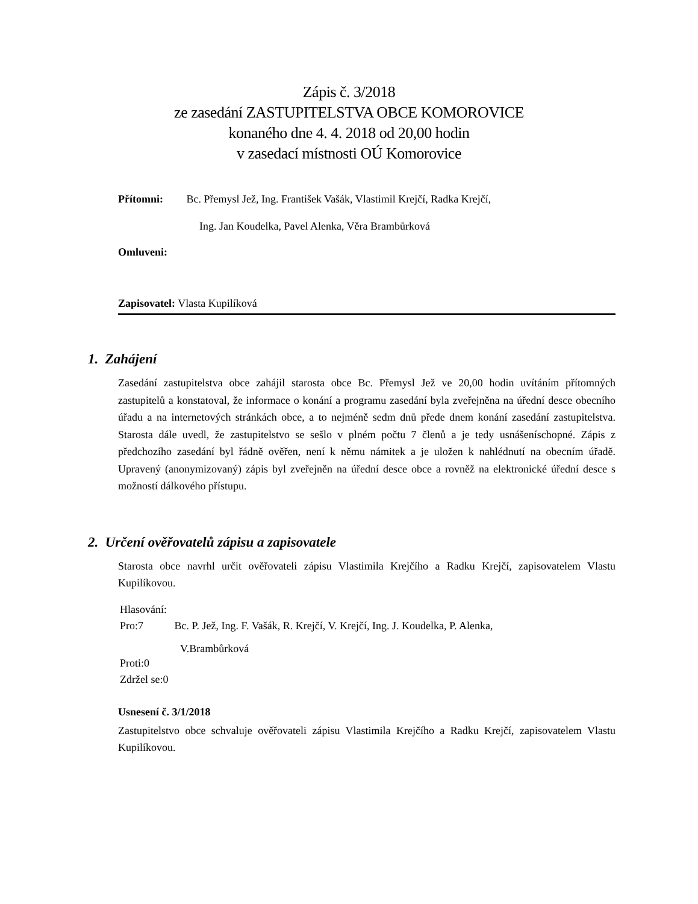Zápis č. 3/2018
ze zasedání ZASTUPITELSTVA OBCE KOMOROVICE
konaného dne 4. 4. 2018 od 20,00 hodin
v zasedací místnosti OÚ Komorovice
Přítomni: Bc. Přemysl Jež, Ing. František Vašák, Vlastimil Krejčí, Radka Krejčí,
Ing. Jan Koudelka, Pavel Alenka, Věra Brambůrková
Omluveni:
Zapisovatel: Vlasta Kupilíková
1. Zahájení
Zasedání zastupitelstva obce zahájil starosta obce Bc. Přemysl Jež ve 20,00 hodin uvítáním přítomných zastupitelů a konstatoval, že informace o konání a programu zasedání byla zveřejněna na úřední desce obecního úřadu a na internetových stránkách obce, a to nejméně sedm dnů přede dnem konání zasedání zastupitelstva. Starosta dále uvedl, že zastupitelstvo se sešlo v plném počtu 7 členů a je tedy usnášeníschopné. Zápis z předchozího zasedání byl řádně ověřen, není k němu námitek a je uložen k nahlédnutí na obecním úřadě. Upravený (anonymizovaný) zápis byl zveřejněn na úřední desce obce a rovněž na elektronické úřední desce s možností dálkového přístupu.
2. Určení ověřovatelů zápisu a zapisovatele
Starosta obce navrhl určit ověřovateli zápisu Vlastimila Krejčího a Radku Krejčí, zapisovatelem Vlastu Kupilíkovou.
Hlasování:
Pro:7 Bc. P. Jež, Ing. F. Vašák, R. Krejčí, V. Krejčí, Ing. J. Koudelka, P. Alenka,
V.Brambůrková
Proti:0
Zdržel se:0
Usnesení č. 3/1/2018
Zastupitelstvo obce schvaluje ověřovateli zápisu Vlastimila Krejčího a Radku Krejčí, zapisovatelem Vlastu Kupilíkovou.